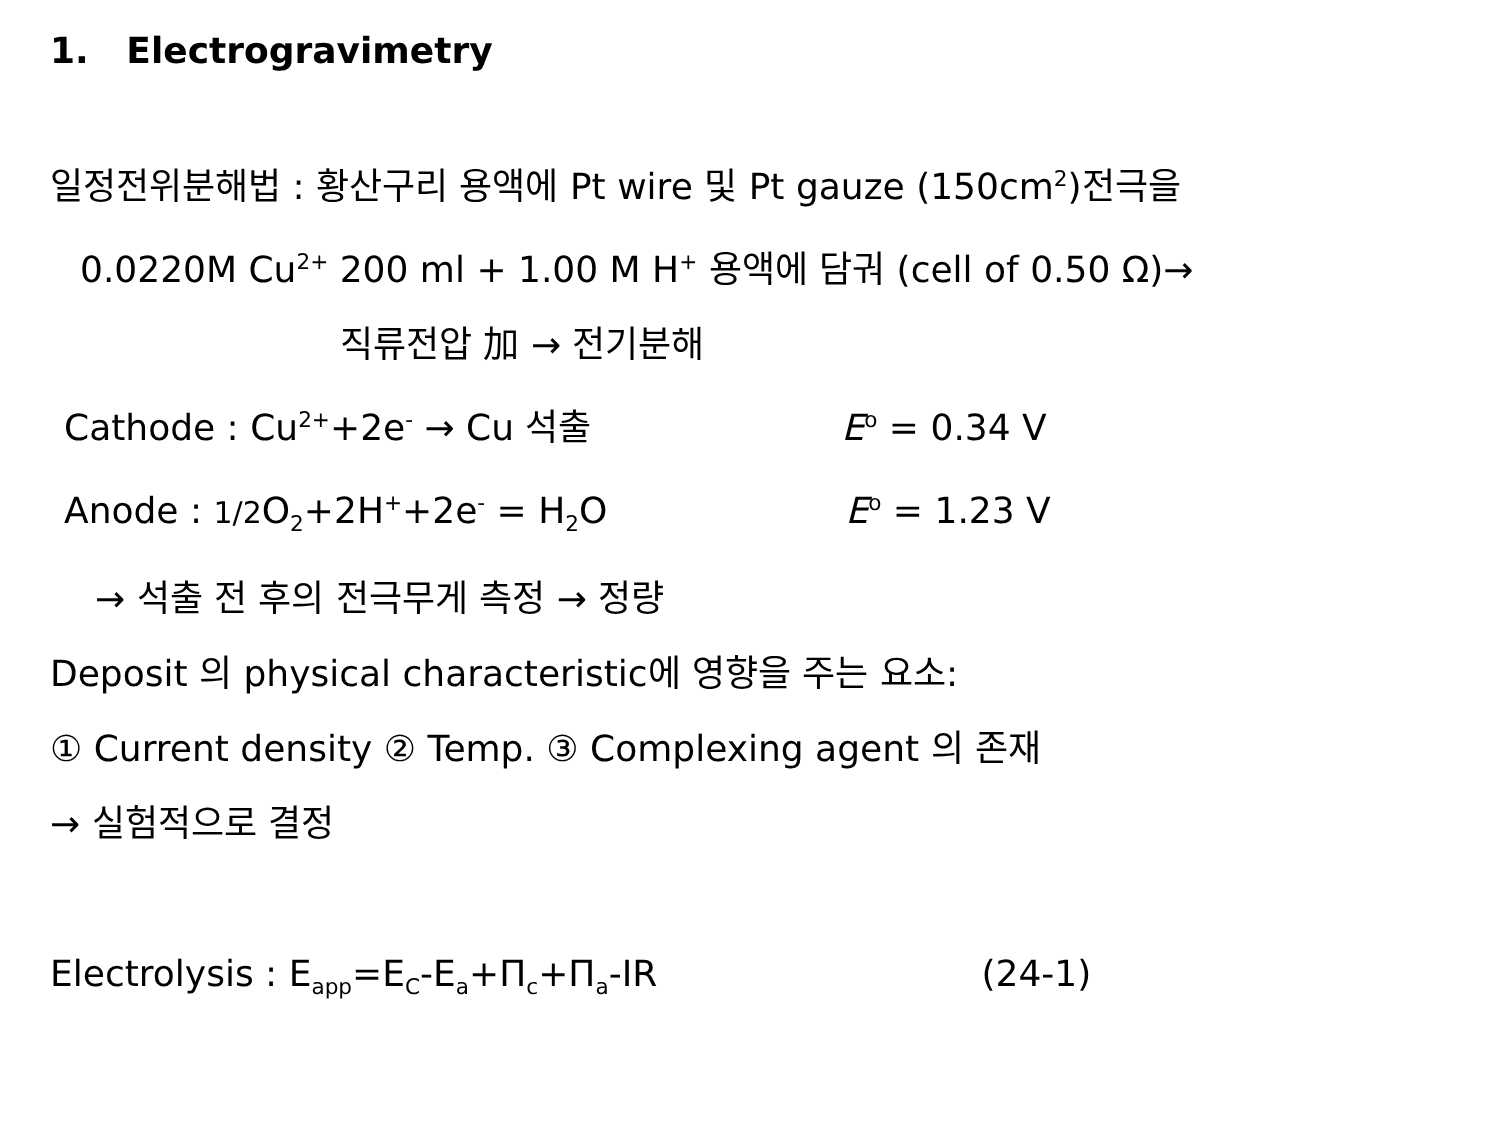1. Electrogravimetry
일정전위분해법 : 황산구리 용액에 Pt wire 및 Pt gauze (150cm<sup>2</sup>)전극을
0.0220M Cu<sup>2+</sup> 200 ml + 1.00 M H<sup>+</sup> 용액에 담궈 (cell of 0.50 Ω)→
직류전압 加 → 전기분해
Cathode : Cu<sup>2+</sup>+2e<sup>-</sup> → Cu 석출 E<sup>o</sup> = 0.34 V
Anode : 1/2 O<sub>2</sub>+2H<sup>+</sup>+2e<sup>-</sup> = H<sub>2</sub>O E<sup>o</sup> = 1.23 V
→ 석출 전 후의 전극무게 측정 → 정량
Deposit 의 physical characteristic에 영향을 주는 요소:
① Current density ② Temp. ③ Complexing agent 의 존재
→ 실험적으로 결정
Electrolysis : E<sub>app</sub>=E<sub>C</sub>-E<sub>a</sub>+Π<sub>c</sub>+Π<sub>a</sub>-IR (24-1)